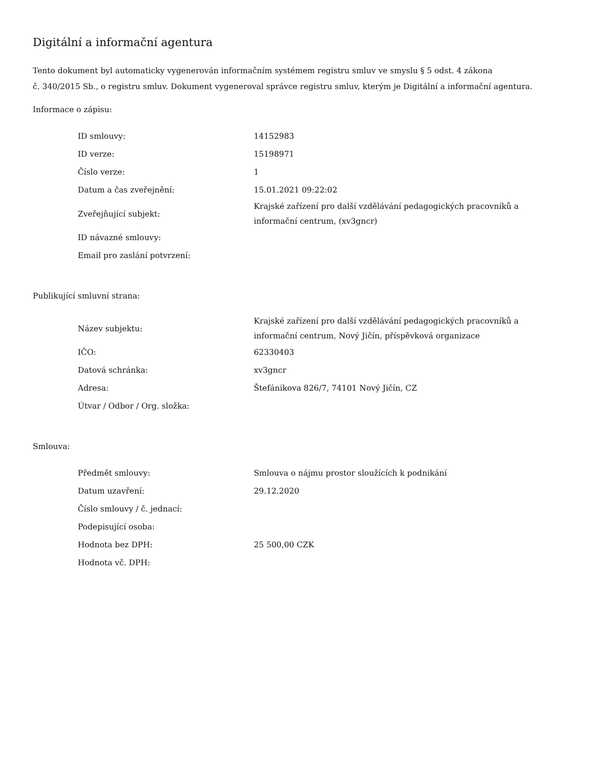Digitální a informační agentura
Tento dokument byl automaticky vygenerován informačním systémem registru smluv ve smyslu § 5 odst. 4 zákona
č. 340/2015 Sb., o registru smluv. Dokument vygeneroval správce registru smluv, kterým je Digitální a informační agentura.
Informace o zápisu:
| ID smlouvy: | 14152983 |
| ID verze: | 15198971 |
| Číslo verze: | 1 |
| Datum a čas zveřejnění: | 15.01.2021 09:22:02 |
| Zveřejňující subjekt: | Krajské zařízení pro další vzdělávání pedagogických pracovníků a informační centrum, (xv3gncr) |
| ID návazné smlouvy: | |
| Email pro zaslání potvrzení: | |
Publikující smluvní strana:
| Název subjektu: | Krajské zařízení pro další vzdělávání pedagogických pracovníků a informační centrum, Nový Jičín, příspěvková organizace |
| IČO: | 62330403 |
| Datová schránka: | xv3gncr |
| Adresa: | Štefánikova 826/7, 74101 Nový Jičín, CZ |
| Útvar / Odbor / Org. složka: | |
Smlouva:
| Předmět smlouvy: | Smlouva o nájmu prostor sloužících k podnikání |
| Datum uzavření: | 29.12.2020 |
| Číslo smlouvy / č. jednací: | |
| Podepisující osoba: | |
| Hodnota bez DPH: | 25 500,00 CZK |
| Hodnota vč. DPH: | |